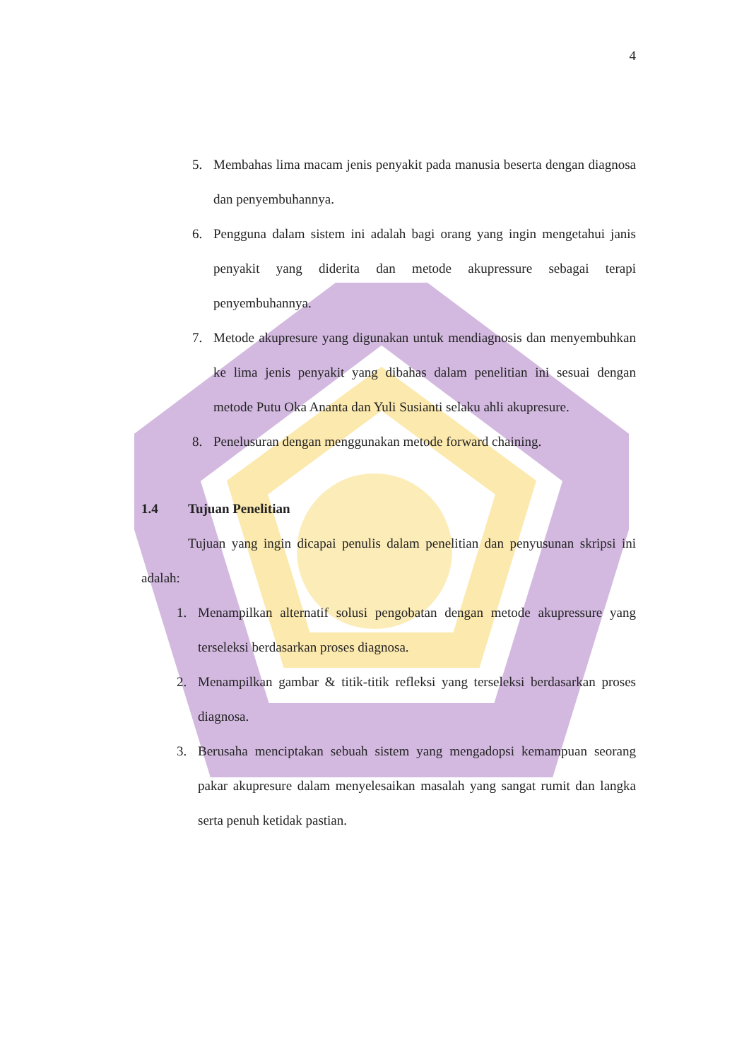4
5. Membahas lima macam jenis penyakit pada manusia beserta dengan diagnosa dan penyembuhannya.
6. Pengguna dalam sistem ini adalah bagi orang yang ingin mengetahui janis penyakit yang diderita dan metode akupressure sebagai terapi penyembuhannya.
7. Metode akupresure yang digunakan untuk mendiagnosis dan menyembuhkan ke lima jenis penyakit yang dibahas dalam penelitian ini sesuai dengan metode Putu Oka Ananta dan Yuli Susianti selaku ahli akupresure.
8. Penelusuran dengan menggunakan metode forward chaining.
1.4 Tujuan Penelitian
Tujuan yang ingin dicapai penulis dalam penelitian dan penyusunan skripsi ini adalah:
1. Menampilkan alternatif solusi pengobatan dengan metode akupressure yang terseleksi berdasarkan proses diagnosa.
2. Menampilkan gambar & titik-titik refleksi yang terseleksi berdasarkan proses diagnosa.
3. Berusaha menciptakan sebuah sistem yang mengadopsi kemampuan seorang pakar akupresure dalam menyelesaikan masalah yang sangat rumit dan langka serta penuh ketidak pastian.